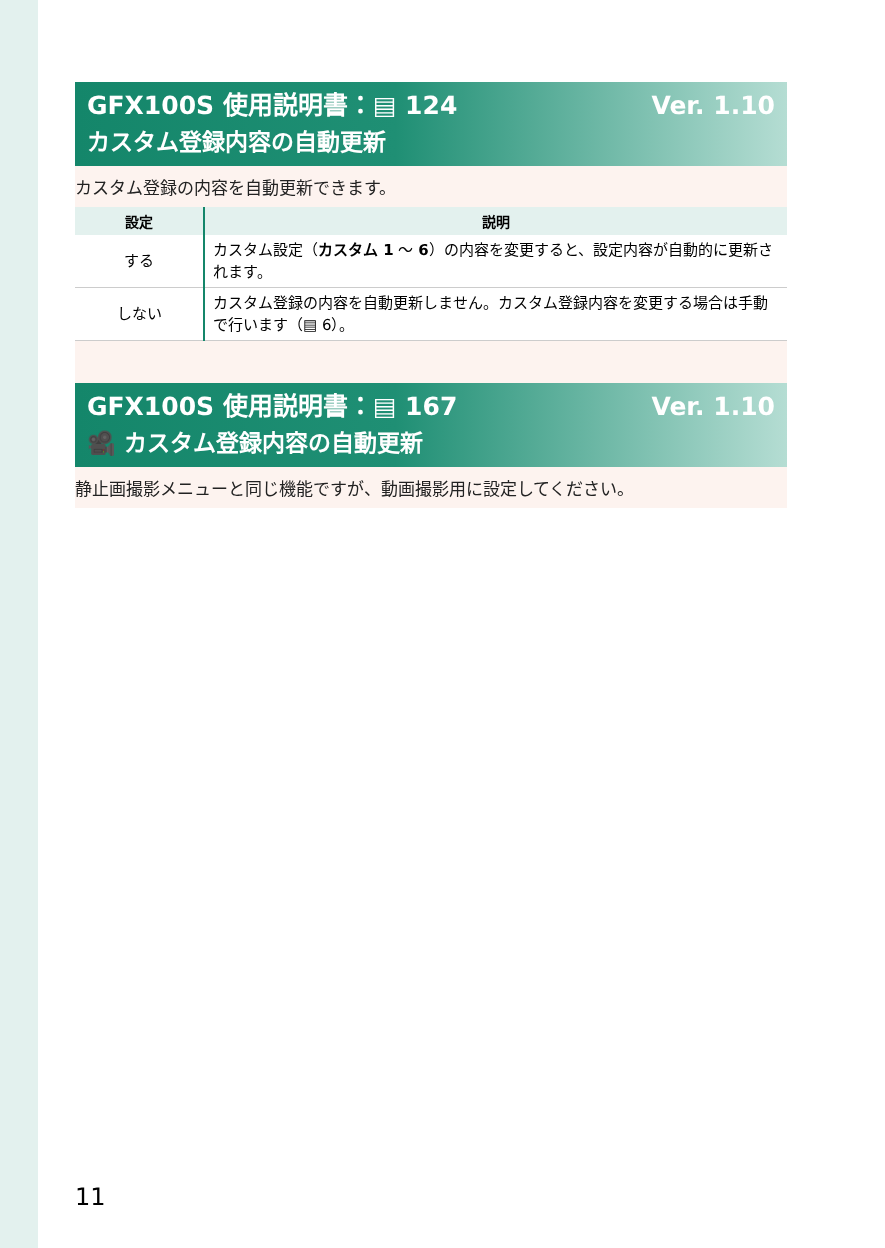GFX100S 使用説明書：▤ 124 Ver. 1.10
カスタム登録内容の自動更新
カスタム登録の内容を自動更新できます。
| 設定 | 説明 |
| --- | --- |
| する | カスタム設定（ カスタム 1 ～ 6 ）の内容を変更すると、設定内容が自動的に更新されます。 |
| しない | カスタム登録の内容を自動更新しません。カスタム登録内容を変更する場合は手動で行います（▤ 6）。 |
GFX100S 使用説明書：▤ 167 Ver. 1.10
🎥 カスタム登録内容の自動更新
静止画撮影メニューと同じ機能ですが、動画撮影用に設定してください。
11